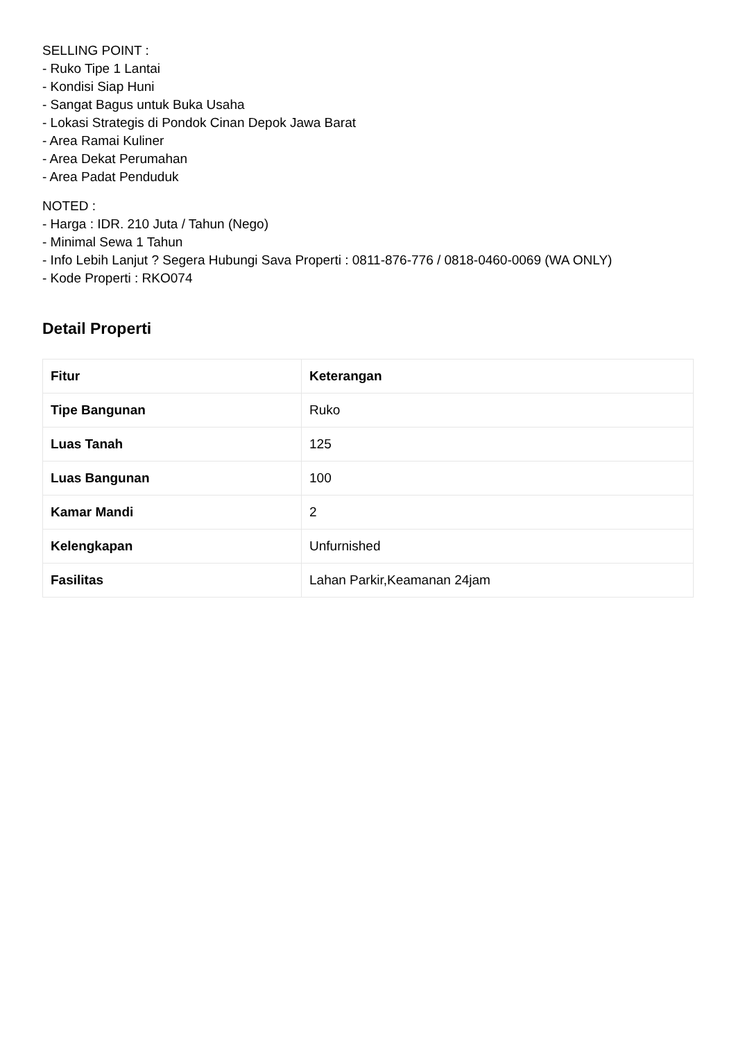SELLING POINT :
- Ruko Tipe 1 Lantai
- Kondisi Siap Huni
- Sangat Bagus untuk Buka Usaha
- Lokasi Strategis di Pondok Cinan Depok Jawa Barat
- Area Ramai Kuliner
- Area Dekat Perumahan
- Area Padat Penduduk
NOTED :
- Harga : IDR. 210 Juta / Tahun (Nego)
- Minimal Sewa 1 Tahun
- Info Lebih Lanjut ? Segera Hubungi Sava Properti : 0811-876-776 / 0818-0460-0069 (WA ONLY)
- Kode Properti : RKO074
Detail Properti
| Fitur | Keterangan |
| --- | --- |
| Tipe Bangunan | Ruko |
| Luas Tanah | 125 |
| Luas Bangunan | 100 |
| Kamar Mandi | 2 |
| Kelengkapan | Unfurnished |
| Fasilitas | Lahan Parkir,Keamanan 24jam |